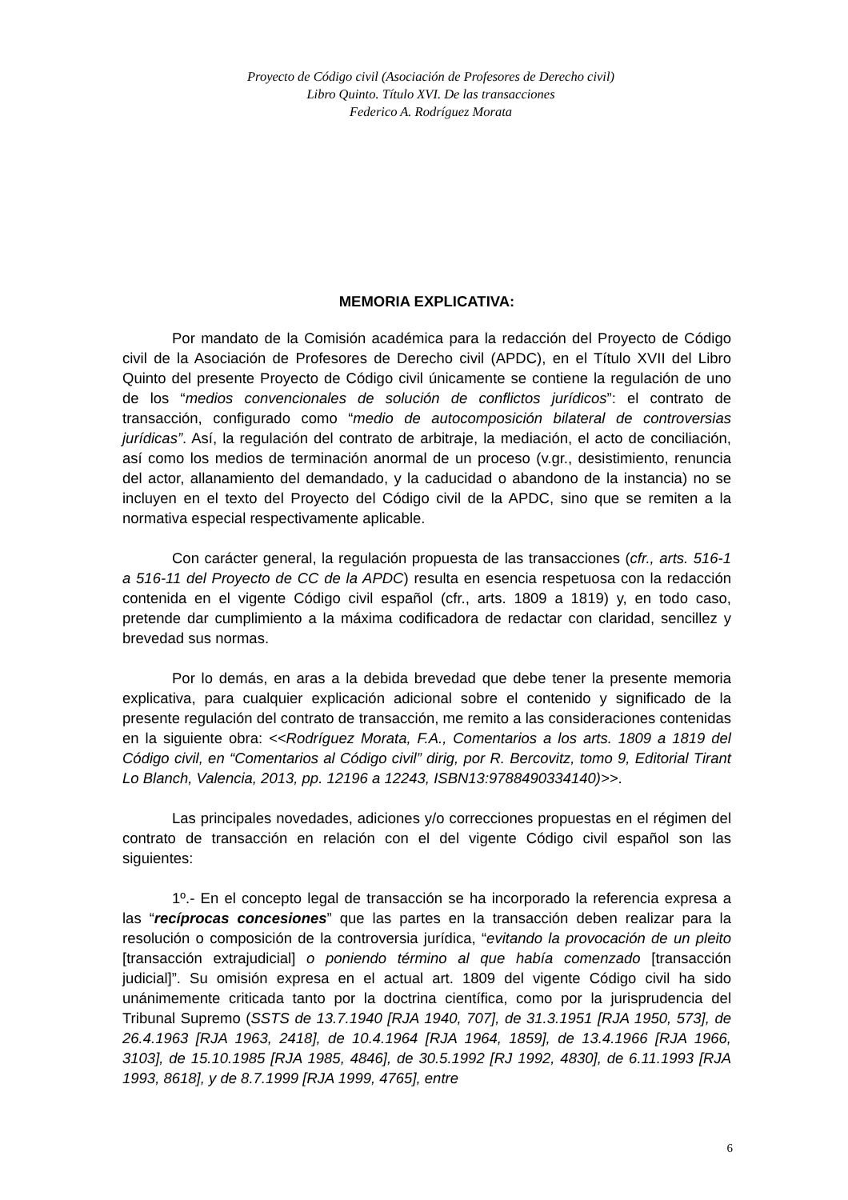Proyecto de Código civil (Asociación de Profesores de Derecho civil)
Libro Quinto. Título XVI. De las transacciones
Federico A. Rodríguez Morata
MEMORIA EXPLICATIVA:
Por mandato de la Comisión académica para la redacción del Proyecto de Código civil de la Asociación de Profesores de Derecho civil (APDC), en el Título XVII del Libro Quinto del presente Proyecto de Código civil únicamente se contiene la regulación de uno de los “medios convencionales de solución de conflictos jurídicos”: el contrato de transacción, configurado como “medio de autocomposición bilateral de controversias jurídicas”. Así, la regulación del contrato de arbitraje, la mediación, el acto de conciliación, así como los medios de terminación anormal de un proceso (v.gr., desistimiento, renuncia del actor, allanamiento del demandado, y la caducidad o abandono de la instancia) no se incluyen en el texto del Proyecto del Código civil de la APDC, sino que se remiten a la normativa especial respectivamente aplicable.
Con carácter general, la regulación propuesta de las transacciones (cfr., arts. 516-1 a 516-11 del Proyecto de CC de la APDC) resulta en esencia respetuosa con la redacción contenida en el vigente Código civil español (cfr., arts. 1809 a 1819) y, en todo caso, pretende dar cumplimiento a la máxima codificadora de redactar con claridad, sencillez y brevedad sus normas.
Por lo demás, en aras a la debida brevedad que debe tener la presente memoria explicativa, para cualquier explicación adicional sobre el contenido y significado de la presente regulación del contrato de transacción, me remito a las consideraciones contenidas en la siguiente obra: <<Rodríguez Morata, F.A., Comentarios a los arts. 1809 a 1819 del Código civil, en “Comentarios al Código civil” dirig, por R. Bercovitz, tomo 9, Editorial Tirant Lo Blanch, Valencia, 2013, pp. 12196 a 12243, ISBN13:9788490334140)>>.
Las principales novedades, adiciones y/o correcciones propuestas en el régimen del contrato de transacción en relación con el del vigente Código civil español son las siguientes:
1º.- En el concepto legal de transacción se ha incorporado la referencia expresa a las “recíprocas concesiones” que las partes en la transacción deben realizar para la resolución o composición de la controversia jurídica, “evitando la provocación de un pleito [transacción extrajudicial] o poniendo término al que había comenzado [transacción judicial]”. Su omisión expresa en el actual art. 1809 del vigente Código civil ha sido unánimemente criticada tanto por la doctrina científica, como por la jurisprudencia del Tribunal Supremo (SSTS de 13.7.1940 [RJA 1940, 707], de 31.3.1951 [RJA 1950, 573], de 26.4.1963 [RJA 1963, 2418], de 10.4.1964 [RJA 1964, 1859], de 13.4.1966 [RJA 1966, 3103], de 15.10.1985 [RJA 1985, 4846], de 30.5.1992 [RJ 1992, 4830], de 6.11.1993 [RJA 1993, 8618], y de 8.7.1999 [RJA 1999, 4765], entre
6